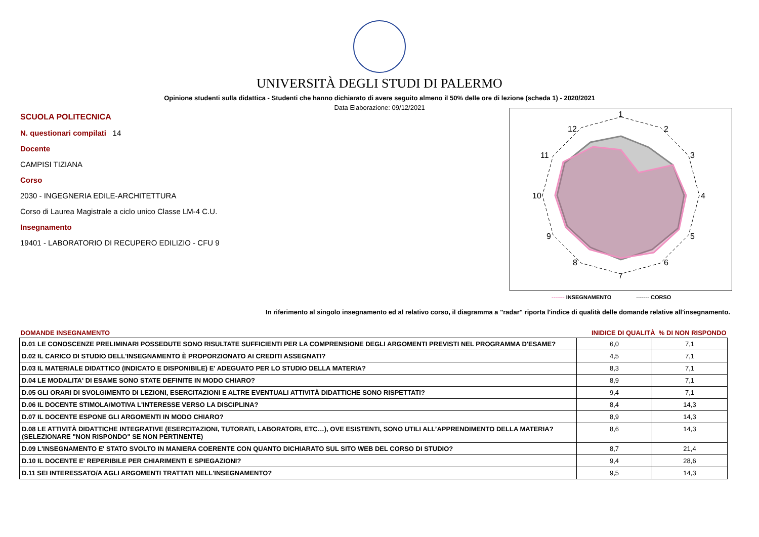UNIVERSITÀ DEGLI STUDI DI PALERMO
Opinione studenti sulla didattica - Studenti che hanno dichiarato di avere seguito almeno il 50% delle ore di lezione (scheda 1) - 2020/2021
Data Elaborazione: 09/12/2021
SCUOLA POLITECNICA
N. questionari compilati 14
Docente
CAMPISI TIZIANA
Corso
2030 - INGEGNERIA EDILE-ARCHITETTURA
Corso di Laurea Magistrale a ciclo unico Classe LM-4 C.U.
Insegnamento
19401 - LABORATORIO DI RECUPERO EDILIZIO - CFU 9
1
2
3
4
5
6
7
8
9
10
11
12
------- INSEGNAMENTO ------- CORSO
In riferimento al singolo insegnamento ed al relativo corso, il diagramma a "radar" riporta l'indice di qualità delle domande relative all'insegnamento.
| DOMANDE INSEGNAMENTO | INIDICE DI QUALITÀ % DI NON RISPONDO | |
| --- | --- | --- |
| D.01 LE CONOSCENZE PRELIMINARI POSSEDUTE SONO RISULTATE SUFFICIENTI PER LA COMPRENSIONE DEGLI ARGOMENTI PREVISTI NEL PROGRAMMA D'ESAME? | 6,0 | 7,1 |
| D.02 IL CARICO DI STUDIO DELL'INSEGNAMENTO È PROPORZIONATO AI CREDITI ASSEGNATI? | 4,5 | 7,1 |
| D.03 IL MATERIALE DIDATTICO (INDICATO E DISPONIBILE) E' ADEGUATO PER LO STUDIO DELLA MATERIA? | 8,3 | 7,1 |
| D.04 LE MODALITA' DI ESAME SONO STATE DEFINITE IN MODO CHIARO? | 8,9 | 7,1 |
| D.05 GLI ORARI DI SVOLGIMENTO DI LEZIONI, ESERCITAZIONI E ALTRE EVENTUALI ATTIVITÀ DIDATTICHE SONO RISPETTATI? | 9,4 | 7,1 |
| D.06 IL DOCENTE STIMOLA/MOTIVA L'INTERESSE VERSO LA DISCIPLINA? | 8,4 | 14,3 |
| D.07 IL DOCENTE ESPONE GLI ARGOMENTI IN MODO CHIARO? | 8,9 | 14,3 |
| D.08 LE ATTIVITÀ DIDATTICHE INTEGRATIVE (ESERCITAZIONI, TUTORATI, LABORATORI, ETC…), OVE ESISTENTI, SONO UTILI ALL’APPRENDIMENTO DELLA MATERIA? (SELEZIONARE "NON RISPONDO" SE NON PERTINENTE) | 8,6 | 14,3 |
| D.09 L'INSEGNAMENTO E' STATO SVOLTO IN MANIERA COERENTE CON QUANTO DICHIARATO SUL SITO WEB DEL CORSO DI STUDIO? | 8,7 | 21,4 |
| D.10 IL DOCENTE E' REPERIBILE PER CHIARIMENTI E SPIEGAZIONI? | 9,4 | 28,6 |
| D.11 SEI INTERESSATO/A AGLI ARGOMENTI TRATTATI NELL'INSEGNAMENTO? | 9,5 | 14,3 |